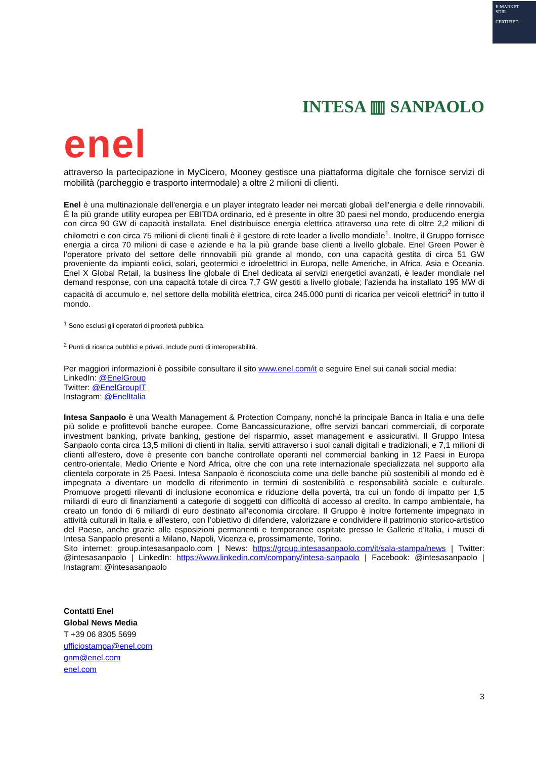E-MARKET
SDIR
CERTIFIED
enel
INTESA ▥ SANPAOLO
attraverso la partecipazione in MyCicero, Mooney gestisce una piattaforma digitale che fornisce servizi di mobilità (parcheggio e trasporto intermodale) a oltre 2 milioni di clienti.
Enel è una multinazionale dell'energia e un player integrato leader nei mercati globali dell'energia e delle rinnovabili. È la più grande utility europea per EBITDA ordinario, ed è presente in oltre 30 paesi nel mondo, producendo energia con circa 90 GW di capacità installata. Enel distribuisce energia elettrica attraverso una rete di oltre 2,2 milioni di chilometri e con circa 75 milioni di clienti finali è il gestore di rete leader a livello mondiale<sup>1</sup>. Inoltre, il Gruppo fornisce energia a circa 70 milioni di case e aziende e ha la più grande base clienti a livello globale. Enel Green Power è l’operatore privato del settore delle rinnovabili più grande al mondo, con una capacità gestita di circa 51 GW proveniente da impianti eolici, solari, geotermici e idroelettrici in Europa, nelle Americhe, in Africa, Asia e Oceania. Enel X Global Retail, la business line globale di Enel dedicata ai servizi energetici avanzati, è leader mondiale nel demand response, con una capacità totale di circa 7,7 GW gestiti a livello globale; l'azienda ha installato 195 MW di capacità di accumulo e, nel settore della mobilità elettrica, circa 245.000 punti di ricarica per veicoli elettrici<sup>2</sup> in tutto il mondo.
<sup>1</sup> Sono esclusi gli operatori di proprietà pubblica.
<sup>2</sup> Punti di ricarica pubblici e privati. Include punti di interoperabilità.
Per maggiori informazioni è possibile consultare il sito www.enel.com/it e seguire Enel sui canali social media:
LinkedIn: @EnelGroup
Twitter: @EnelGroupIT
Instagram: @EnelItalia
Intesa Sanpaolo è una Wealth Management & Protection Company, nonché la principale Banca in Italia e una delle più solide e profittevoli banche europee. Come Bancassicurazione, offre servizi bancari commerciali, di corporate investment banking, private banking, gestione del risparmio, asset management e assicurativi. Il Gruppo Intesa Sanpaolo conta circa 13,5 milioni di clienti in Italia, serviti attraverso i suoi canali digitali e tradizionali, e 7,1 milioni di clienti all’estero, dove è presente con banche controllate operanti nel commercial banking in 12 Paesi in Europa centro-orientale, Medio Oriente e Nord Africa, oltre che con una rete internazionale specializzata nel supporto alla clientela corporate in 25 Paesi. Intesa Sanpaolo è riconosciuta come una delle banche più sostenibili al mondo ed è impegnata a diventare un modello di riferimento in termini di sostenibilità e responsabilità sociale e culturale. Promuove progetti rilevanti di inclusione economica e riduzione della povertà, tra cui un fondo di impatto per 1,5 miliardi di euro di finanziamenti a categorie di soggetti con difficoltà di accesso al credito. In campo ambientale, ha creato un fondo di 6 miliardi di euro destinato all'economia circolare. Il Gruppo è inoltre fortemente impegnato in attività culturali in Italia e all'estero, con l’obiettivo di difendere, valorizzare e condividere il patrimonio storico-artistico del Paese, anche grazie alle esposizioni permanenti e temporanee ospitate presso le Gallerie d’Italia, i musei di Intesa Sanpaolo presenti a Milano, Napoli, Vicenza e, prossimamente, Torino.
Sito internet: group.intesasanpaolo.com | News: https://group.intesasanpaolo.com/it/sala-stampa/news | Twitter: @intesasanpaolo | LinkedIn: https://www.linkedin.com/company/intesa-sanpaolo | Facebook: @intesasanpaolo | Instagram: @intesasanpaolo
Contatti Enel
Global News Media
T +39 06 8305 5699
ufficiostampa@enel.com
gnm@enel.com
enel.com
3